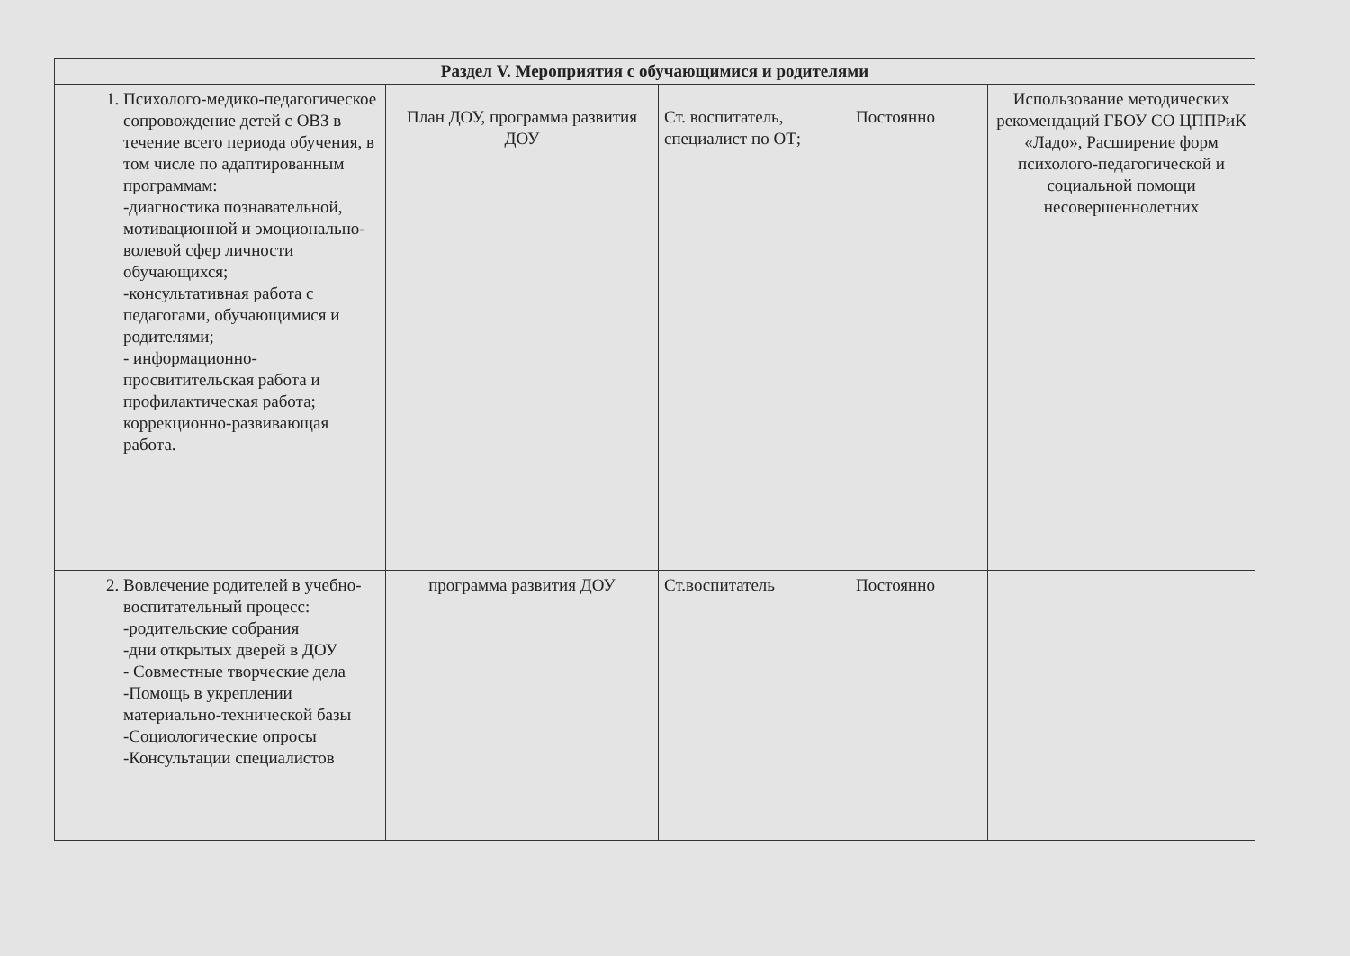| Раздел V. Мероприятия с обучающимися и родителями | | | | |
| --- | --- | --- | --- | --- |
| 1. Психолого-медико-педагогическое сопровождение детей с ОВЗ в течение всего периода обучения, в том числе по адаптированным программам: -диагностика познавательной, мотивационной и эмоционально-волевой сфер личности обучающихся; -консультативная работа с педагогами, обучающимися и родителями; - информационно-просвитительская работа и профилактическая работа; коррекционно-развивающая работа. | План ДОУ, программа развития ДОУ | Ст. воспитатель, специалист по ОТ; | Постоянно | Использование методических рекомендаций ГБОУ СО ЦППРиК «Ладо», Расширение форм психолого-педагогической и социальной помощи несовершеннолетних |
| 2. Вовлечение родителей в учебно-воспитательный процесс: -родительские собрания -дни открытых дверей в ДОУ - Совместные творческие дела -Помощь в укреплении материально-технической базы -Социологические опросы -Консультации специалистов | программа развития ДОУ | Ст.воспитатель | Постоянно | |